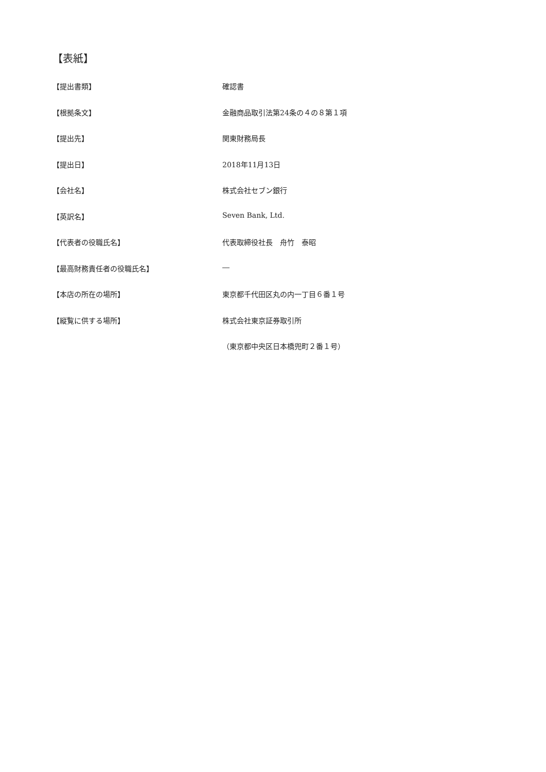【表紙】
【提出書類】 確認書
【根拠条文】 金融商品取引法第24条の４の８第１項
【提出先】 関東財務局長
【提出日】 2018年11月13日
【会社名】 株式会社セブン銀行
【英訳名】 Seven Bank, Ltd.
【代表者の役職氏名】 代表取締役社長　舟竹　泰昭
【最高財務責任者の役職氏名】 ―
【本店の所在の場所】 東京都千代田区丸の内一丁目６番１号
【縦覧に供する場所】 株式会社東京証券取引所
（東京都中央区日本橋兜町２番１号）